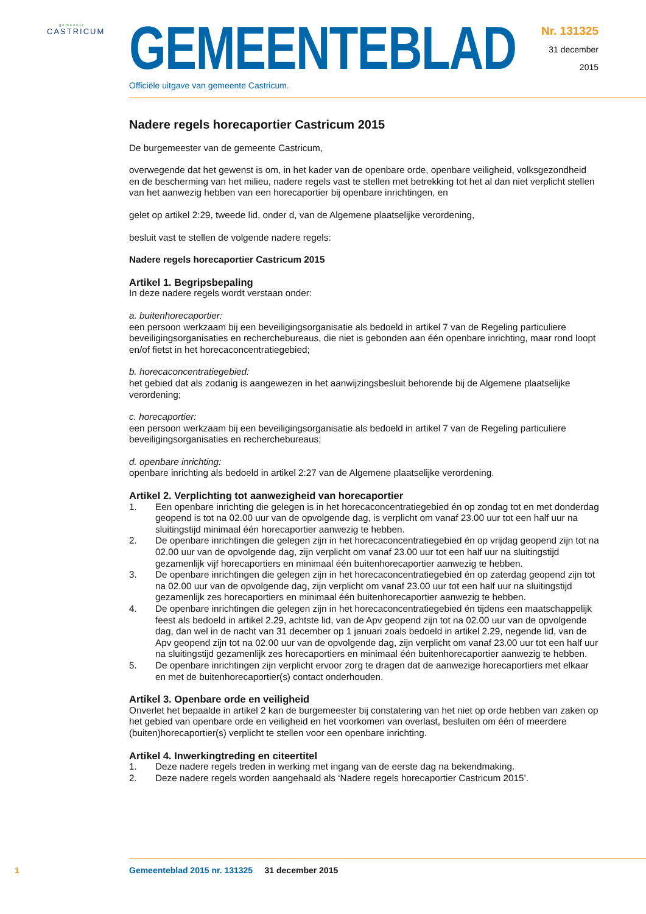gemeente
CASTRICUM
GEMEENTEBLAD
Officiële uitgave van gemeente Castricum.
Nr. 131325
31 december
2015
Nadere regels horecaportier Castricum 2015
De burgemeester van de gemeente Castricum,
overwegende dat het gewenst is om, in het kader van de openbare orde, openbare veiligheid, volksgezondheid en de bescherming van het milieu, nadere regels vast te stellen met betrekking tot het al dan niet verplicht stellen van het aanwezig hebben van een horecaportier bij openbare inrichtingen, en
gelet op artikel 2:29, tweede lid, onder d, van de Algemene plaatselijke verordening,
besluit vast te stellen de volgende nadere regels:
Nadere regels horecaportier Castricum 2015
Artikel 1. Begripsbepaling
In deze nadere regels wordt verstaan onder:
a. buitenhorecaportier:
een persoon werkzaam bij een beveiligingsorganisatie als bedoeld in artikel 7 van de Regeling particuliere beveiligingsorganisaties en recherchebureaus, die niet is gebonden aan één openbare inrichting, maar rond loopt en/of fietst in het horecaconcentratiegebied;
b. horecaconcentratiegebied:
het gebied dat als zodanig is aangewezen in het aanwijzingsbesluit behorende bij de Algemene plaatselijke verordening;
c. horecaportier:
een persoon werkzaam bij een beveiligingsorganisatie als bedoeld in artikel 7 van de Regeling particuliere beveiligingsorganisaties en recherchebureaus;
d. openbare inrichting:
openbare inrichting als bedoeld in artikel 2:27 van de Algemene plaatselijke verordening.
Artikel 2. Verplichting tot aanwezigheid van horecaportier
1. Een openbare inrichting die gelegen is in het horecaconcentratiegebied én op zondag tot en met donderdag geopend is tot na 02.00 uur van de opvolgende dag, is verplicht om vanaf 23.00 uur tot een half uur na sluitingstijd minimaal één horecaportier aanwezig te hebben.
2. De openbare inrichtingen die gelegen zijn in het horecaconcentratiegebied én op vrijdag geopend zijn tot na 02.00 uur van de opvolgende dag, zijn verplicht om vanaf 23.00 uur tot een half uur na sluitingstijd gezamenlijk vijf horecaportiers en minimaal één buitenhorecaportier aanwezig te hebben.
3. De openbare inrichtingen die gelegen zijn in het horecaconcentratiegebied én op zaterdag geopend zijn tot na 02.00 uur van de opvolgende dag, zijn verplicht om vanaf 23.00 uur tot een half uur na sluitingstijd gezamenlijk zes horecaportiers en minimaal één buitenhorecaportier aanwezig te hebben.
4. De openbare inrichtingen die gelegen zijn in het horecaconcentratiegebied én tijdens een maatschappelijk feest als bedoeld in artikel 2.29, achtste lid, van de Apv geopend zijn tot na 02.00 uur van de opvolgende dag, dan wel in de nacht van 31 december op 1 januari zoals bedoeld in artikel 2.29, negende lid, van de Apv geopend zijn tot na 02.00 uur van de opvolgende dag, zijn verplicht om vanaf 23.00 uur tot een half uur na sluitingstijd gezamenlijk zes horecaportiers en minimaal één buitenhorecaportier aanwezig te hebben.
5. De openbare inrichtingen zijn verplicht ervoor zorg te dragen dat de aanwezige horecaportiers met elkaar en met de buitenhorecaportier(s) contact onderhouden.
Artikel 3. Openbare orde en veiligheid
Onverlet het bepaalde in artikel 2 kan de burgemeester bij constatering van het niet op orde hebben van zaken op het gebied van openbare orde en veiligheid en het voorkomen van overlast, besluiten om één of meerdere (buiten)horecaportier(s) verplicht te stellen voor een openbare inrichting.
Artikel 4. Inwerkingtreding en citeertitel
1. Deze nadere regels treden in werking met ingang van de eerste dag na bekendmaking.
2. Deze nadere regels worden aangehaald als ‘Nadere regels horecaportier Castricum 2015’.
1 Gemeenteblad 2015 nr. 131325 31 december 2015